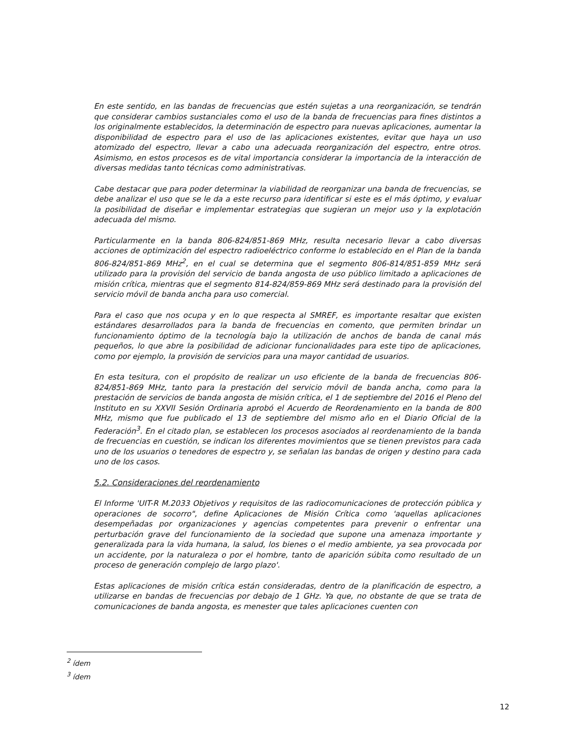En este sentido, en las bandas de frecuencias que estén sujetas a una reorganización, se tendrán que considerar cambios sustanciales como el uso de la banda de frecuencias para fines distintos a los originalmente establecidos, la determinación de espectro para nuevas aplicaciones, aumentar la disponibilidad de espectro para el uso de las aplicaciones existentes, evitar que haya un uso atomizado del espectro, llevar a cabo una adecuada reorganización del espectro, entre otros. Asimismo, en estos procesos es de vital importancia considerar la importancia de la interacción de diversas medidas tanto técnicas como administrativas.
Cabe destacar que para poder determinar la viabilidad de reorganizar una banda de frecuencias, se debe analizar el uso que se le da a este recurso para identificar si este es el más óptimo, y evaluar la posibilidad de diseñar e implementar estrategias que sugieran un mejor uso y la explotación adecuada del mismo.
Particularmente en la banda 806-824/851-869 MHz, resulta necesario llevar a cabo diversas acciones de optimización del espectro radioeléctrico conforme lo establecido en el Plan de la banda 806-824/851-869 MHz<sup>2</sup>, en el cual se determina que el segmento 806-814/851-859 MHz será utilizado para la provisión del servicio de banda angosta de uso público limitado a aplicaciones de misión crítica, mientras que el segmento 814-824/859-869 MHz será destinado para la provisión del servicio móvil de banda ancha para uso comercial.
Para el caso que nos ocupa y en lo que respecta al SMREF, es importante resaltar que existen estándares desarrollados para la banda de frecuencias en comento, que permiten brindar un funcionamiento óptimo de la tecnología bajo la utilización de anchos de banda de canal más pequeños, lo que abre la posibilidad de adicionar funcionalidades para este tipo de aplicaciones, como por ejemplo, la provisión de servicios para una mayor cantidad de usuarios.
En esta tesitura, con el propósito de realizar un uso eficiente de la banda de frecuencias 806-824/851-869 MHz, tanto para la prestación del servicio móvil de banda ancha, como para la prestación de servicios de banda angosta de misión crítica, el 1 de septiembre del 2016 el Pleno del Instituto en su XXVII Sesión Ordinaria aprobó el Acuerdo de Reordenamiento en la banda de 800 MHz, mismo que fue publicado el 13 de septiembre del mismo año en el Diario Oficial de la Federación<sup>3</sup>. En el citado plan, se establecen los procesos asociados al reordenamiento de la banda de frecuencias en cuestión, se indican los diferentes movimientos que se tienen previstos para cada uno de los usuarios o tenedores de espectro y, se señalan las bandas de origen y destino para cada uno de los casos.
5.2. Consideraciones del reordenamiento
El Informe 'UIT-R M.2033 Objetivos y requisitos de las radiocomunicaciones de protección pública y operaciones de socorro", define Aplicaciones de Misión Crítica como 'aquellas aplicaciones desempeñadas por organizaciones y agencias competentes para prevenir o enfrentar una perturbación grave del funcionamiento de la sociedad que supone una amenaza importante y generalizada para la vida humana, la salud, los bienes o el medio ambiente, ya sea provocada por un accidente, por la naturaleza o por el hombre, tanto de aparición súbita como resultado de un proceso de generación complejo de largo plazo'.
Estas aplicaciones de misión crítica están consideradas, dentro de la planificación de espectro, a utilizarse en bandas de frecuencias por debajo de 1 GHz. Ya que, no obstante de que se trata de comunicaciones de banda angosta, es menester que tales aplicaciones cuenten con
<sup>2</sup> ídem
<sup>3</sup> ídem
12